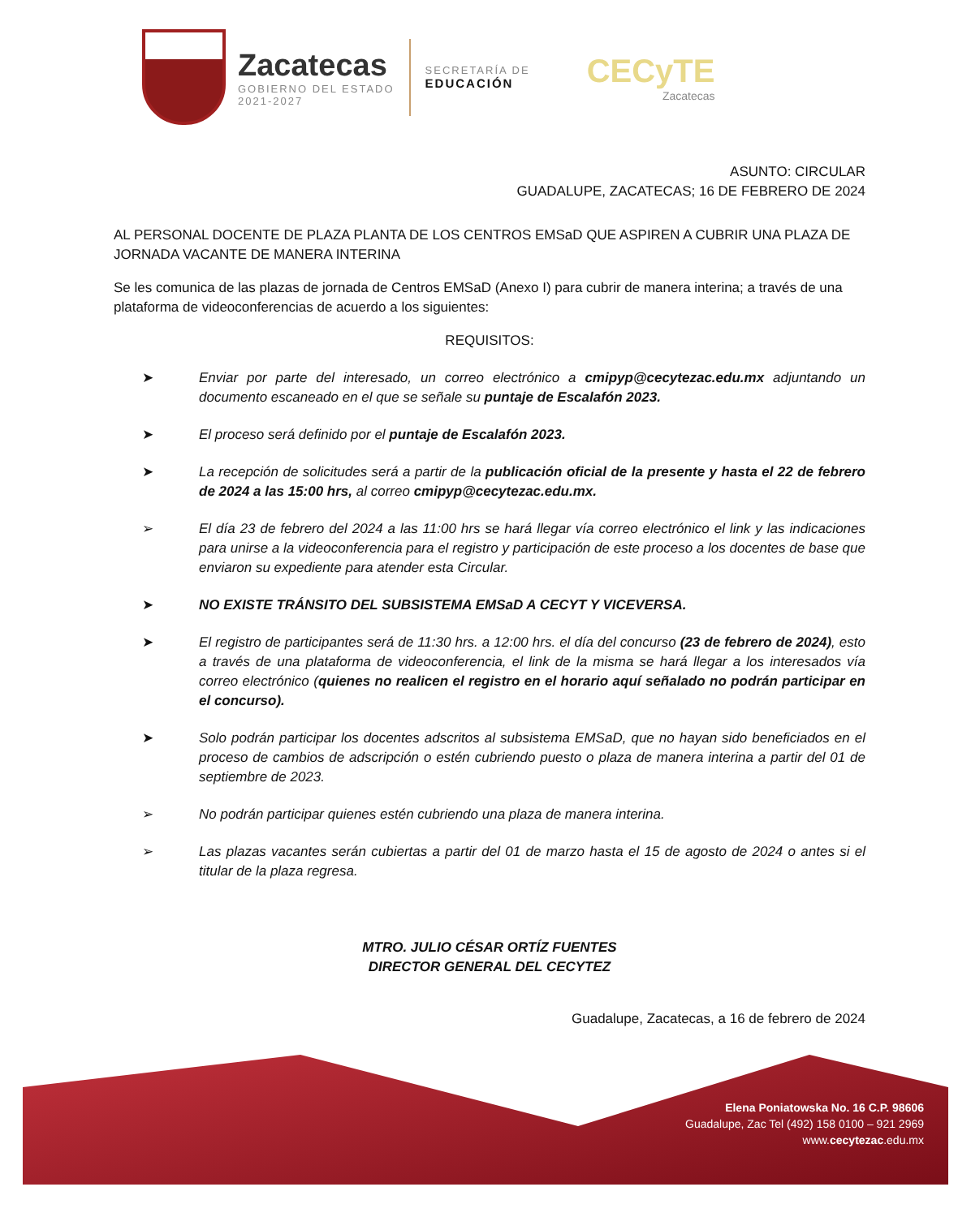Zacatecas
GOBIERNO DEL ESTADO
2021-2027
SECRETARÍA DE
EDUCACIÓN
CECyTE
Zacatecas
ASUNTO: CIRCULAR
GUADALUPE, ZACATECAS; 16 DE FEBRERO DE 2024
AL PERSONAL DOCENTE DE PLAZA PLANTA DE LOS CENTROS EMSaD QUE ASPIREN A CUBRIR UNA PLAZA DE JORNADA VACANTE DE MANERA INTERINA
Se les comunica de las plazas de jornada de Centros EMSaD (Anexo I) para cubrir de manera interina; a través de una plataforma de videoconferencias de acuerdo a los siguientes:
REQUISITOS:
➤ Enviar por parte del interesado, un correo electrónico a cmipyp@cecytezac.edu.mx adjuntando un documento escaneado en el que se señale su puntaje de Escalafón 2023.
➤ El proceso será definido por el puntaje de Escalafón 2023.
➤ La recepción de solicitudes será a partir de la publicación oficial de la presente y hasta el 22 de febrero de 2024 a las 15:00 hrs, al correo cmipyp@cecytezac.edu.mx.
➢ El día 23 de febrero del 2024 a las 11:00 hrs se hará llegar vía correo electrónico el link y las indicaciones para unirse a la videoconferencia para el registro y participación de este proceso a los docentes de base que enviaron su expediente para atender esta Circular.
➤ NO EXISTE TRÁNSITO DEL SUBSISTEMA EMSaD A CECYT Y VICEVERSA.
➤ El registro de participantes será de 11:30 hrs. a 12:00 hrs. el día del concurso (23 de febrero de 2024), esto a través de una plataforma de videoconferencia, el link de la misma se hará llegar a los interesados vía correo electrónico (quienes no realicen el registro en el horario aquí señalado no podrán participar en el concurso).
➤ Solo podrán participar los docentes adscritos al subsistema EMSaD, que no hayan sido beneficiados en el proceso de cambios de adscripción o estén cubriendo puesto o plaza de manera interina a partir del 01 de septiembre de 2023.
➢ No podrán participar quienes estén cubriendo una plaza de manera interina.
➢ Las plazas vacantes serán cubiertas a partir del 01 de marzo hasta el 15 de agosto de 2024 o antes si el titular de la plaza regresa.
MTRO. JULIO CÉSAR ORTÍZ FUENTES
DIRECTOR GENERAL DEL CECYTEZ
Guadalupe, Zacatecas, a 16 de febrero de 2024
Elena Poniatowska No. 16 C.P. 98606
Guadalupe, Zac Tel (492) 158 0100 – 921 2969
www.cecytezac.edu.mx